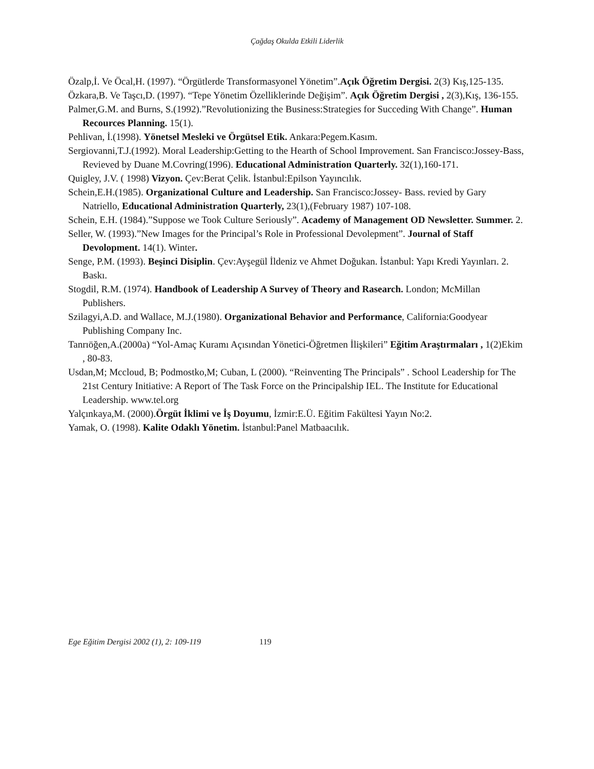Çağdaş Okulda Etkili Liderlik
Özalp,İ. Ve Öcal,H. (1997). “Örgütlerde Transformasyonel Yönetim”.Açık Öğretim Dergisi. 2(3) Kış,125-135.
Özkara,B. Ve Taşcı,D. (1997). “Tepe Yönetim Özelliklerinde Değişim”. Açık Öğretim Dergisi , 2(3),Kış, 136-155.
Palmer,G.M. and Burns, S.(1992).”Revolutionizing the Business:Strategies for Succeding With Change”. Human Recources Planning. 15(1).
Pehlivan, İ.(1998). Yönetsel Mesleki ve Örgütsel Etik. Ankara:Pegem.Kasım.
Sergiovanni,T.J.(1992). Moral Leadership:Getting to the Hearth of School Improvement. San Francisco:Jossey-Bass, Revieved by Duane M.Covring(1996). Educational Administration Quarterly. 32(1),160-171.
Quigley, J.V. ( 1998) Vizyon. Çev:Berat Çelik. İstanbul:Epilson Yayıncılık.
Schein,E.H.(1985). Organizational Culture and Leadership. San Francisco:Jossey- Bass. revied by Gary Natriello, Educational Administration Quarterly, 23(1),(February 1987) 107-108.
Schein, E.H. (1984).”Suppose we Took Culture Seriously”. Academy of Management OD Newsletter. Summer. 2.
Seller, W. (1993).”New Images for the Principal’s Role in Professional Devolepment”. Journal of Staff Devolopment. 14(1). Winter.
Senge, P.M. (1993). Beşinci Disiplin. Çev:Ayşegül İldeniz ve Ahmet Doğukan. İstanbul: Yapı Kredi Yayınları. 2. Baskı.
Stogdil, R.M. (1974). Handbook of Leadership A Survey of Theory and Rasearch. London; McMillan Publishers.
Szilagyi,A.D. and Wallace, M.J.(1980). Organizational Behavior and Performance, California:Goodyear Publishing Company Inc.
Tanrıöğen,A.(2000a) “Yol-Amaç Kuramı Açısından Yönetici-Öğretmen İlişkileri” Eğitim Araştırmaları , 1(2)Ekim , 80-83.
Usdan,M; Mccloud, B; Podmostko,M; Cuban, L (2000). “Reinventing The Principals” . School Leadership for The 21st Century Initiative: A Report of The Task Force on the Principalship IEL. The Institute for Educational Leadership. www.tel.org
Yalçınkaya,M. (2000).Örgüt İklimi ve İş Doyumu, İzmir:E.Ü. Eğitim Fakültesi Yayın No:2.
Yamak, O. (1998). Kalite Odaklı Yönetim. İstanbul:Panel Matbaacılık.
Ege Eğitim Dergisi 2002 (1), 2: 109-119 119